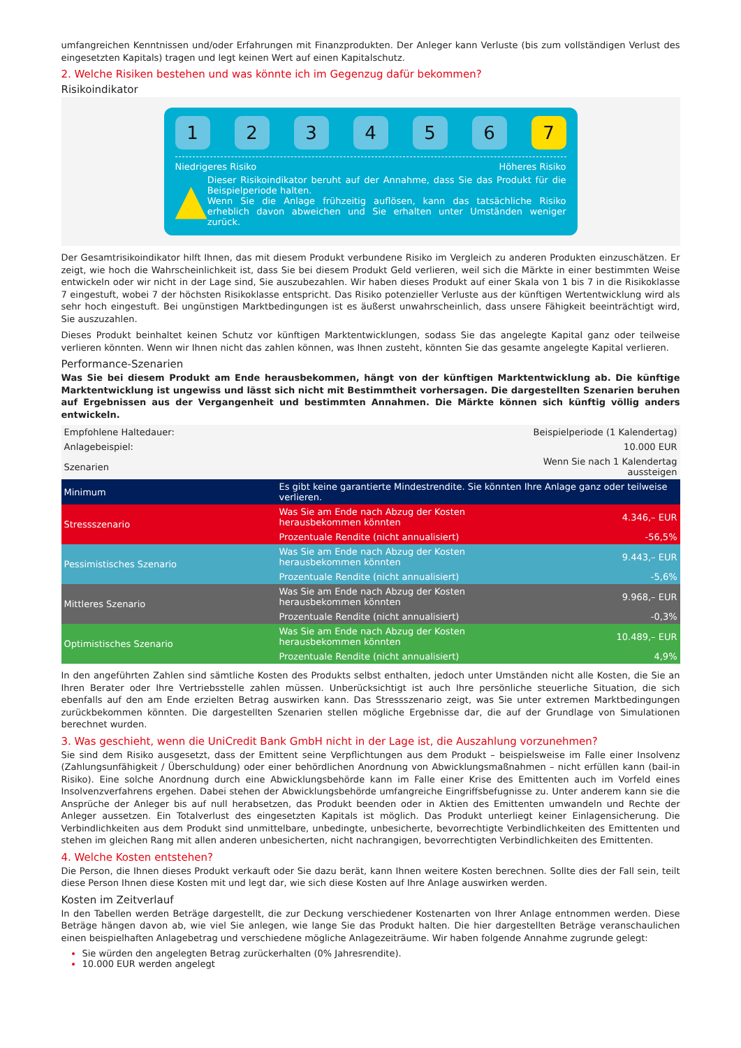umfangreichen Kenntnissen und/oder Erfahrungen mit Finanzprodukten. Der Anleger kann Verluste (bis zum vollständigen Verlust des eingesetzten Kapitals) tragen und legt keinen Wert auf einen Kapitalschutz.
2. Welche Risiken bestehen und was könnte ich im Gegenzug dafür bekommen?
Risikoindikator
1 2 3 4 5 6 7
Niedrigeres Risiko Höheres Risiko
▲
Dieser Risikoindikator beruht auf der Annahme, dass Sie das Produkt für die Beispielperiode halten.
Wenn Sie die Anlage frühzeitig auflösen, kann das tatsächliche Risiko erheblich davon abweichen und Sie erhalten unter Umständen weniger zurück.
Der Gesamtrisikoindikator hilft Ihnen, das mit diesem Produkt verbundene Risiko im Vergleich zu anderen Produkten einzuschätzen. Er zeigt, wie hoch die Wahrscheinlichkeit ist, dass Sie bei diesem Produkt Geld verlieren, weil sich die Märkte in einer bestimmten Weise entwickeln oder wir nicht in der Lage sind, Sie auszubezahlen. Wir haben dieses Produkt auf einer Skala von 1 bis 7 in die Risikoklasse 7 eingestuft, wobei 7 der höchsten Risikoklasse entspricht. Das Risiko potenzieller Verluste aus der künftigen Wertentwicklung wird als sehr hoch eingestuft. Bei ungünstigen Marktbedingungen ist es äußerst unwahrscheinlich, dass unsere Fähigkeit beeinträchtigt wird, Sie auszuzahlen.
Dieses Produkt beinhaltet keinen Schutz vor künftigen Marktentwicklungen, sodass Sie das angelegte Kapital ganz oder teilweise verlieren könnten. Wenn wir Ihnen nicht das zahlen können, was Ihnen zusteht, könnten Sie das gesamte angelegte Kapital verlieren.
Performance-Szenarien
Was Sie bei diesem Produkt am Ende herausbekommen, hängt von der künftigen Marktentwicklung ab. Die künftige Marktentwicklung ist ungewiss und lässt sich nicht mit Bestimmtheit vorhersagen. Die dargestellten Szenarien beruhen auf Ergebnissen aus der Vergangenheit und bestimmten Annahmen. Die Märkte können sich künftig völlig anders entwickeln.
| Empfohlene Haltedauer: | | Beispielperiode (1 Kalendertag) |
| Anlagebeispiel: | | 10.000 EUR |
| Szenarien | | Wenn Sie nach 1 Kalendertag aussteigen |
| Minimum | Es gibt keine garantierte Mindestrendite. Sie könnten Ihre Anlage ganz oder teilweise verlieren. | |
| Stressszenario | Was Sie am Ende nach Abzug der Kosten herausbekommen könnten | 4.346,– EUR |
| | Prozentuale Rendite (nicht annualisiert) | -56,5% |
| Pessimistisches Szenario | Was Sie am Ende nach Abzug der Kosten herausbekommen könnten | 9.443,– EUR |
| | Prozentuale Rendite (nicht annualisiert) | -5,6% |
| Mittleres Szenario | Was Sie am Ende nach Abzug der Kosten herausbekommen könnten | 9.968,– EUR |
| | Prozentuale Rendite (nicht annualisiert) | -0,3% |
| Optimistisches Szenario | Was Sie am Ende nach Abzug der Kosten herausbekommen könnten | 10.489,– EUR |
| | Prozentuale Rendite (nicht annualisiert) | 4,9% |
In den angeführten Zahlen sind sämtliche Kosten des Produkts selbst enthalten, jedoch unter Umständen nicht alle Kosten, die Sie an Ihren Berater oder Ihre Vertriebsstelle zahlen müssen. Unberücksichtigt ist auch Ihre persönliche steuerliche Situation, die sich ebenfalls auf den am Ende erzielten Betrag auswirken kann. Das Stressszenario zeigt, was Sie unter extremen Marktbedingungen zurückbekommen könnten. Die dargestellten Szenarien stellen mögliche Ergebnisse dar, die auf der Grundlage von Simulationen berechnet wurden.
3. Was geschieht, wenn die UniCredit Bank GmbH nicht in der Lage ist, die Auszahlung vorzunehmen?
Sie sind dem Risiko ausgesetzt, dass der Emittent seine Verpflichtungen aus dem Produkt – beispielsweise im Falle einer Insolvenz (Zahlungsunfähigkeit / Überschuldung) oder einer behördlichen Anordnung von Abwicklungsmaßnahmen – nicht erfüllen kann (bail-in Risiko). Eine solche Anordnung durch eine Abwicklungsbehörde kann im Falle einer Krise des Emittenten auch im Vorfeld eines Insolvenzverfahrens ergehen. Dabei stehen der Abwicklungsbehörde umfangreiche Eingriffsbefugnisse zu. Unter anderem kann sie die Ansprüche der Anleger bis auf null herabsetzen, das Produkt beenden oder in Aktien des Emittenten umwandeln und Rechte der Anleger aussetzen. Ein Totalverlust des eingesetzten Kapitals ist möglich. Das Produkt unterliegt keiner Einlagensicherung. Die Verbindlichkeiten aus dem Produkt sind unmittelbare, unbedingte, unbesicherte, bevorrechtigte Verbindlichkeiten des Emittenten und stehen im gleichen Rang mit allen anderen unbesicherten, nicht nachrangigen, bevorrechtigten Verbindlichkeiten des Emittenten.
4. Welche Kosten entstehen?
Die Person, die Ihnen dieses Produkt verkauft oder Sie dazu berät, kann Ihnen weitere Kosten berechnen. Sollte dies der Fall sein, teilt diese Person Ihnen diese Kosten mit und legt dar, wie sich diese Kosten auf Ihre Anlage auswirken werden.
Kosten im Zeitverlauf
In den Tabellen werden Beträge dargestellt, die zur Deckung verschiedener Kostenarten von Ihrer Anlage entnommen werden. Diese Beträge hängen davon ab, wie viel Sie anlegen, wie lange Sie das Produkt halten. Die hier dargestellten Beträge veranschaulichen einen beispielhaften Anlagebetrag und verschiedene mögliche Anlagezeiträume. Wir haben folgende Annahme zugrunde gelegt:
Sie würden den angelegten Betrag zurückerhalten (0% Jahresrendite).
10.000 EUR werden angelegt